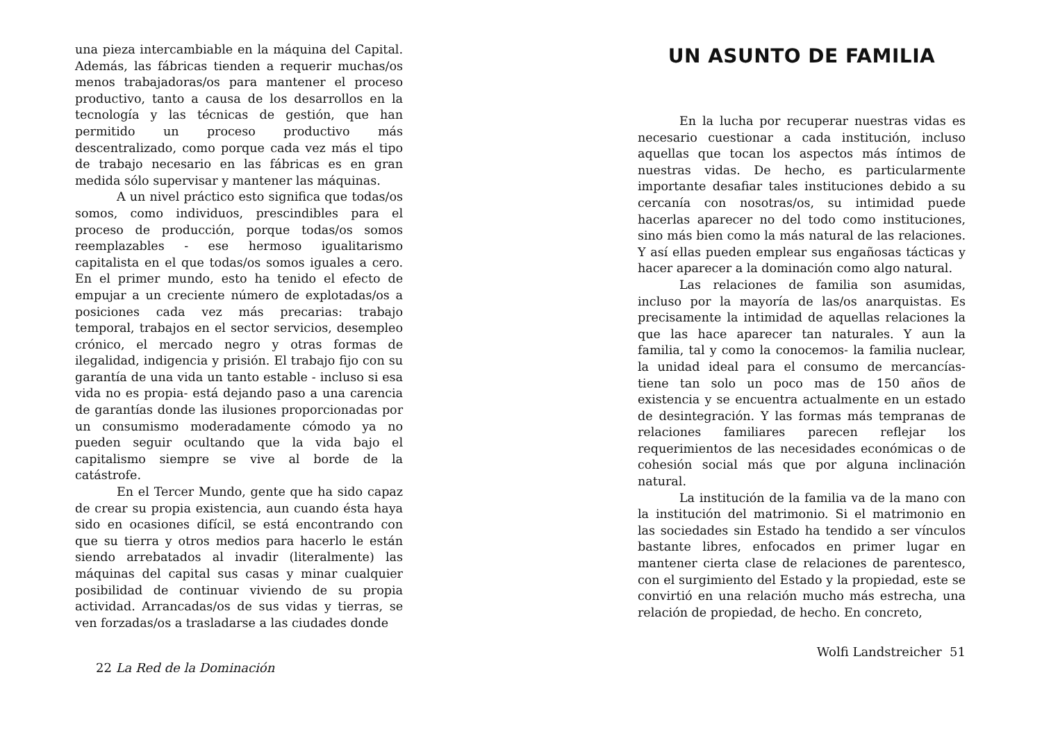una pieza intercambiable en la máquina del Capital. Además, las fábricas tienden a requerir muchas/os menos trabajadoras/os para mantener el proceso productivo, tanto a causa de los desarrollos en la tecnología y las técnicas de gestión, que han permitido un proceso productivo más descentralizado, como porque cada vez más el tipo de trabajo necesario en las fábricas es en gran medida sólo supervisar y mantener las máquinas.
A un nivel práctico esto significa que todas/os somos, como individuos, prescindibles para el proceso de producción, porque todas/os somos reemplazables - ese hermoso igualitarismo capitalista en el que todas/os somos iguales a cero. En el primer mundo, esto ha tenido el efecto de empujar a un creciente número de explotadas/os a posiciones cada vez más precarias: trabajo temporal, trabajos en el sector servicios, desempleo crónico, el mercado negro y otras formas de ilegalidad, indigencia y prisión. El trabajo fijo con su garantía de una vida un tanto estable - incluso si esa vida no es propia- está dejando paso a una carencia de garantías donde las ilusiones proporcionadas por un consumismo moderadamente cómodo ya no pueden seguir ocultando que la vida bajo el capitalismo siempre se vive al borde de la catástrofe.
En el Tercer Mundo, gente que ha sido capaz de crear su propia existencia, aun cuando ésta haya sido en ocasiones difícil, se está encontrando con que su tierra y otros medios para hacerlo le están siendo arrebatados al invadir (literalmente) las máquinas del capital sus casas y minar cualquier posibilidad de continuar viviendo de su propia actividad. Arrancadas/os de sus vidas y tierras, se ven forzadas/os a trasladarse a las ciudades donde
22 La Red de la Dominación
UN ASUNTO DE FAMILIA
En la lucha por recuperar nuestras vidas es necesario cuestionar a cada institución, incluso aquellas que tocan los aspectos más íntimos de nuestras vidas. De hecho, es particularmente importante desafiar tales instituciones debido a su cercanía con nosotras/os, su intimidad puede hacerlas aparecer no del todo como instituciones, sino más bien como la más natural de las relaciones. Y así ellas pueden emplear sus engañosas tácticas y hacer aparecer a la dominación como algo natural.
Las relaciones de familia son asumidas, incluso por la mayoría de las/os anarquistas. Es precisamente la intimidad de aquellas relaciones la que las hace aparecer tan naturales. Y aun la familia, tal y como la conocemos- la familia nuclear, la unidad ideal para el consumo de mercancías- tiene tan solo un poco mas de 150 años de existencia y se encuentra actualmente en un estado de desintegración. Y las formas más tempranas de relaciones familiares parecen reflejar los requerimientos de las necesidades económicas o de cohesión social más que por alguna inclinación natural.
La institución de la familia va de la mano con la institución del matrimonio. Si el matrimonio en las sociedades sin Estado ha tendido a ser vínculos bastante libres, enfocados en primer lugar en mantener cierta clase de relaciones de parentesco, con el surgimiento del Estado y la propiedad, este se convirtió en una relación mucho más estrecha, una relación de propiedad, de hecho. En concreto,
Wolfi Landstreicher 51